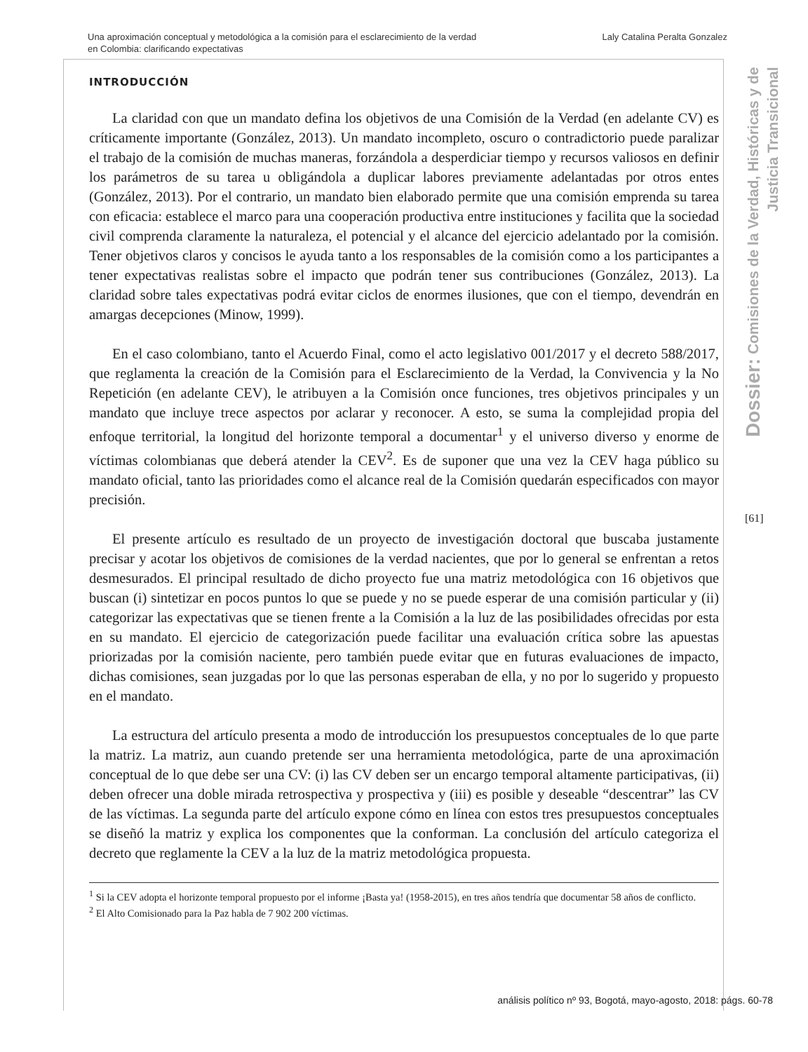Una aproximación conceptual y metodológica a la comisión para el esclarecimiento de la verdad
en Colombia: clarificando expectativas
Laly Catalina Peralta Gonzalez
Dossier: Comisiones de la Verdad, Históricas y de Justicia Transicional
[61]
INTRODUCCIÓN
La claridad con que un mandato defina los objetivos de una Comisión de la Verdad (en adelante CV) es críticamente importante (González, 2013). Un mandato incompleto, oscuro o contradictorio puede paralizar el trabajo de la comisión de muchas maneras, forzándola a desperdiciar tiempo y recursos valiosos en definir los parámetros de su tarea u obligándola a duplicar labores previamente adelantadas por otros entes (González, 2013). Por el contrario, un mandato bien elaborado permite que una comisión emprenda su tarea con eficacia: establece el marco para una cooperación productiva entre instituciones y facilita que la sociedad civil comprenda claramente la naturaleza, el potencial y el alcance del ejercicio adelantado por la comisión. Tener objetivos claros y concisos le ayuda tanto a los responsables de la comisión como a los participantes a tener expectativas realistas sobre el impacto que podrán tener sus contribuciones (González, 2013). La claridad sobre tales expectativas podrá evitar ciclos de enormes ilusiones, que con el tiempo, devendrán en amargas decepciones (Minow, 1999).
En el caso colombiano, tanto el Acuerdo Final, como el acto legislativo 001/2017 y el decreto 588/2017, que reglamenta la creación de la Comisión para el Esclarecimiento de la Verdad, la Convivencia y la No Repetición (en adelante CEV), le atribuyen a la Comisión once funciones, tres objetivos principales y un mandato que incluye trece aspectos por aclarar y reconocer. A esto, se suma la complejidad propia del enfoque territorial, la longitud del horizonte temporal a documentar<sup>1</sup> y el universo diverso y enorme de víctimas colombianas que deberá atender la CEV<sup>2</sup>. Es de suponer que una vez la CEV haga público su mandato oficial, tanto las prioridades como el alcance real de la Comisión quedarán especificados con mayor precisión.
El presente artículo es resultado de un proyecto de investigación doctoral que buscaba justamente precisar y acotar los objetivos de comisiones de la verdad nacientes, que por lo general se enfrentan a retos desmesurados. El principal resultado de dicho proyecto fue una matriz metodológica con 16 objetivos que buscan (i) sintetizar en pocos puntos lo que se puede y no se puede esperar de una comisión particular y (ii) categorizar las expectativas que se tienen frente a la Comisión a la luz de las posibilidades ofrecidas por esta en su mandato. El ejercicio de categorización puede facilitar una evaluación crítica sobre las apuestas priorizadas por la comisión naciente, pero también puede evitar que en futuras evaluaciones de impacto, dichas comisiones, sean juzgadas por lo que las personas esperaban de ella, y no por lo sugerido y propuesto en el mandato.
La estructura del artículo presenta a modo de introducción los presupuestos conceptuales de lo que parte la matriz. La matriz, aun cuando pretende ser una herramienta metodológica, parte de una aproximación conceptual de lo que debe ser una CV: (i) las CV deben ser un encargo temporal altamente participativas, (ii) deben ofrecer una doble mirada retrospectiva y prospectiva y (iii) es posible y deseable “descentrar” las CV de las víctimas. La segunda parte del artículo expone cómo en línea con estos tres presupuestos conceptuales se diseñó la matriz y explica los componentes que la conforman. La conclusión del artículo categoriza el decreto que reglamente la CEV a la luz de la matriz metodológica propuesta.
<sup>1</sup> Si la CEV adopta el horizonte temporal propuesto por el informe ¡Basta ya! (1958-2015), en tres años tendría que documentar 58 años de conflicto.
<sup>2</sup> El Alto Comisionado para la Paz habla de 7 902 200 víctimas.
análisis político nº 93, Bogotá, mayo-agosto, 2018: págs. 60-78